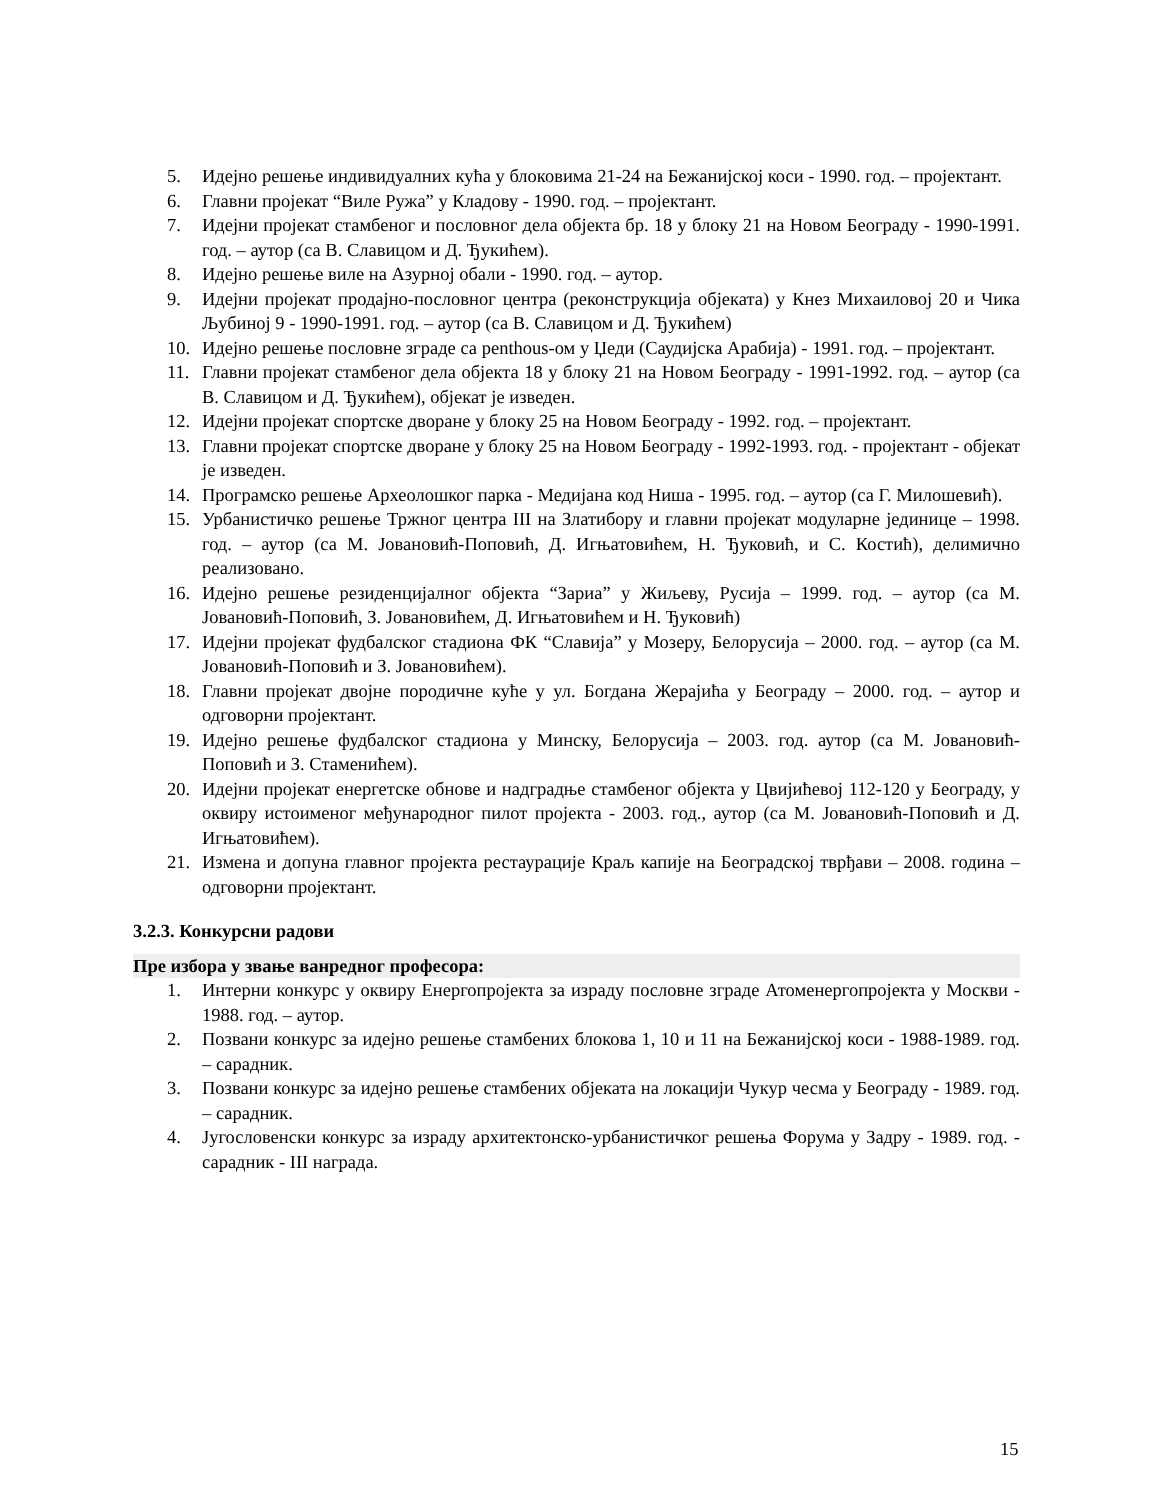5. Идејно решење индивидуалних кућа у блоковима 21-24 на Бежанијској коси - 1990. год. – пројектант.
6. Главни пројекат “Виле Ружа” у Кладову - 1990. год. – пројектант.
7. Идејни пројекат стамбеног и пословног дела објекта бр. 18 у блоку 21 на Новом Београду - 1990-1991. год. – аутор (са В. Славицом и Д. Ђукићем).
8. Идејно решење виле на Азурној обали - 1990. год. – аутор.
9. Идејни пројекат продајно-пословног центра (реконструкција објеката) у Кнез Михаиловој 20 и Чика Љубиној 9 - 1990-1991. год. – аутор (са В. Славицом и Д. Ђукићем)
10. Идејно решење пословне зграде са penthous-ом у Џеди (Саудијска Арабија) - 1991. год. – пројектант.
11. Главни пројекат стамбеног дела објекта 18 у блоку 21 на Новом Београду - 1991-1992. год. – аутор (са В. Славицом и Д. Ђукићем), објекат је изведен.
12. Идејни пројекат спортске дворане у блоку 25 на Новом Београду - 1992. год. – пројектант.
13. Главни пројекат спортске дворане у блоку 25 на Новом Београду - 1992-1993. год. - пројектант - објекат је изведен.
14. Програмско решење Археолошког парка - Медијана код Ниша - 1995. год. – аутор (са Г. Милошевић).
15. Урбанистичко решење Тржног центра III на Златибору и главни пројекат модуларне јединице – 1998. год. – аутор (са М. Јовановић-Поповић, Д. Игњатовићем, Н. Ђуковић, и С. Костић), делимично реализовано.
16. Идејно решење резиденцијалног објекта “Зариа” у Жиљеву, Русија – 1999. год. – аутор (са М. Јовановић-Поповић, З. Јовановићем, Д. Игњатовићем и Н. Ђуковић)
17. Идејни пројекат фудбалског стадиона ФК “Славија” у Мозеру, Белорусија – 2000. год. – аутор (са М. Јовановић-Поповић и З. Јовановићем).
18. Главни пројекат двојне породичне куће у ул. Богдана Жерајића у Београду – 2000. год. – аутор и одговорни пројектант.
19. Идејно решење фудбалског стадиона у Минску, Белорусија – 2003. год. аутор (са М. Јовановић-Поповић и З. Стаменићем).
20. Идејни пројекат енергетске обнове и надградње стамбеног објекта у Цвијићевој 112-120 у Београду, у оквиру истоименог међународног пилот пројекта - 2003. год., аутор (са М. Јовановић-Поповић и Д. Игњатовићем).
21. Измена и допуна главног пројекта рестаурације Краљ капије на Београдској тврђави – 2008. година – одговорни пројектант.
3.2.3. Конкурсни радови
Пре избора у звање ванредног професора:
1. Интерни конкурс у оквиру Енергопројекта за израду пословне зграде Атоменергопројекта у Москви - 1988. год. – аутор.
2. Позвани конкурс за идејно решење стамбених блокова 1, 10 и 11 на Бежанијској коси - 1988-1989. год. – сарадник.
3. Позвани конкурс за идејно решење стамбених објеката на локацији Чукур чесма у Београду - 1989. год. – сарадник.
4. Југословенски конкурс за израду архитектонско-урбанистичког решења Форума у Задру - 1989. год. - сарадник - III награда.
15